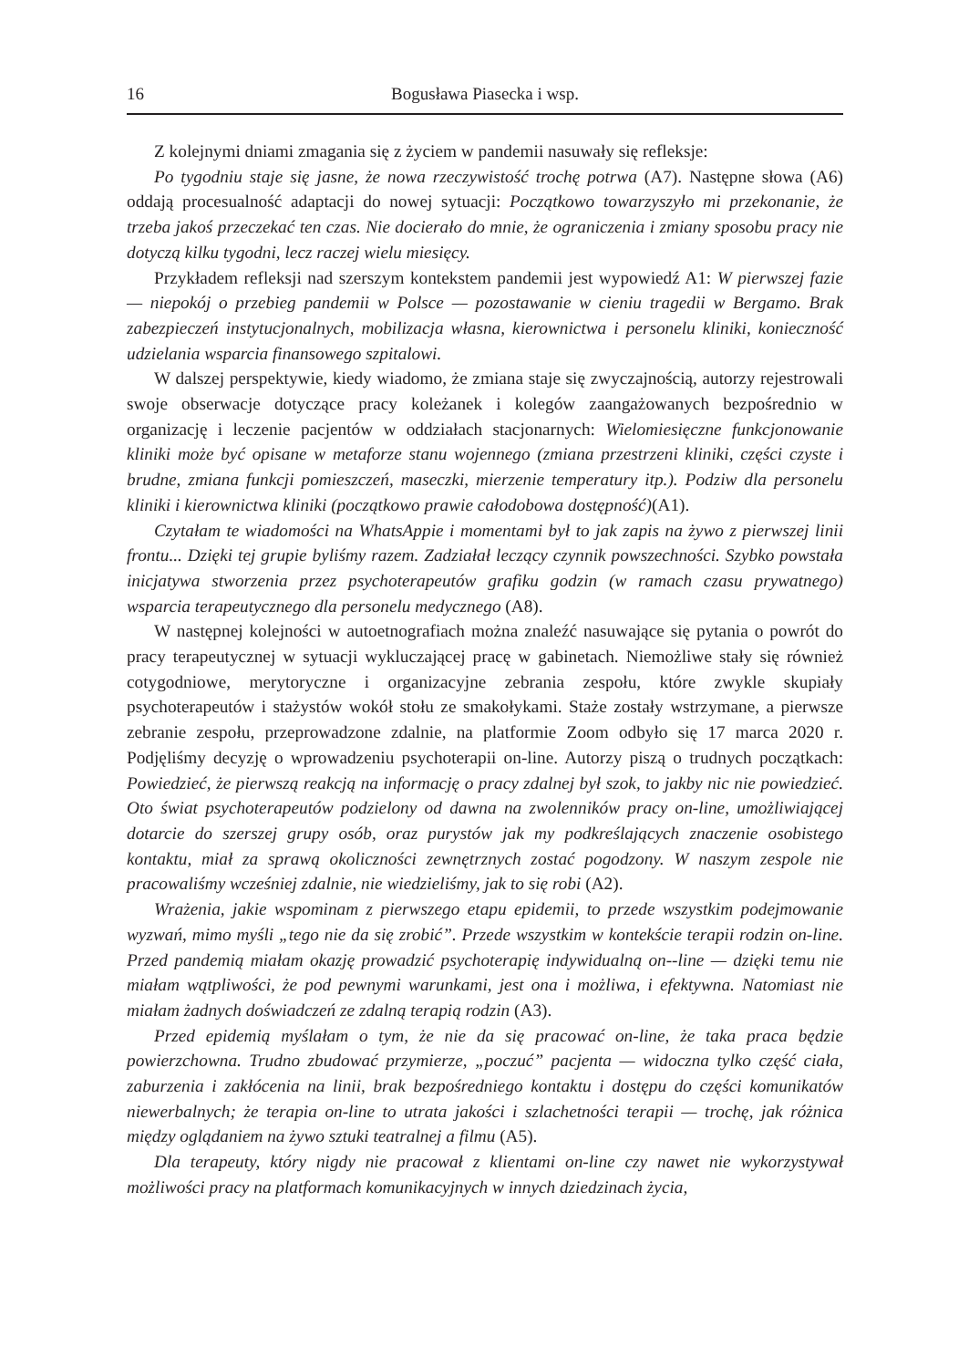16 Bogusława Piasecka i wsp.
Z kolejnymi dniami zmagania się z życiem w pandemii nasuwały się refleksje:
Po tygodniu staje się jasne, że nowa rzeczywistość trochę potrwa (A7). Następne słowa (A6) oddają procesualność adaptacji do nowej sytuacji: Początkowo towarzyszyło mi przekonanie, że trzeba jakoś przeczekać ten czas. Nie docierało do mnie, że ograniczenia i zmiany sposobu pracy nie dotyczą kilku tygodni, lecz raczej wielu miesięcy.
Przykładem refleksji nad szerszym kontekstem pandemii jest wypowiedź A1: W pierwszej fazie — niepokój o przebieg pandemii w Polsce — pozostawanie w cieniu tragedii w Bergamo. Brak zabezpieczeń instytucjonalnych, mobilizacja własna, kierownictwa i personelu kliniki, konieczność udzielania wsparcia finansowego szpitalowi.
W dalszej perspektywie, kiedy wiadomo, że zmiana staje się zwyczajnością, autorzy rejestrowali swoje obserwacje dotyczące pracy koleżanek i kolegów zaangażowanych bezpośrednio w organizację i leczenie pacjentów w oddziałach stacjonarnych: Wielomiesięczne funkcjonowanie kliniki może być opisane w metaforze stanu wojennego (zmiana przestrzeni kliniki, części czyste i brudne, zmiana funkcji pomieszczeń, maseczki, mierzenie temperatury itp.). Podziw dla personelu kliniki i kierownictwa kliniki (początkowo prawie całodobowa dostępność)(A1).
Czytałam te wiadomości na WhatsAppie i momentami był to jak zapis na żywo z pierwszej linii frontu... Dzięki tej grupie byliśmy razem. Zadziałał leczący czynnik powszechności. Szybko powstała inicjatywa stworzenia przez psychoterapeutów grafiku godzin (w ramach czasu prywatnego) wsparcia terapeutycznego dla personelu medycznego (A8).
W następnej kolejności w autoetnografiach można znaleźć nasuwające się pytania o powrót do pracy terapeutycznej w sytuacji wykluczającej pracę w gabinetach. Niemożliwe stały się również cotygodniowe, merytoryczne i organizacyjne zebrania zespołu, które zwykle skupiały psychoterapeutów i stażystów wokół stołu ze smakołykami. Staże zostały wstrzymane, a pierwsze zebranie zespołu, przeprowadzone zdalnie, na platformie Zoom odbyło się 17 marca 2020 r. Podjęliśmy decyzję o wprowadzeniu psychoterapii on-line. Autorzy piszą o trudnych początkach: Powiedzieć, że pierwszą reakcją na informację o pracy zdalnej był szok, to jakby nic nie powiedzieć. Oto świat psychoterapeutów podzielony od dawna na zwolenników pracy on-line, umożliwiającej dotarcie do szerszej grupy osób, oraz purystów jak my podkreślających znaczenie osobistego kontaktu, miał za sprawą okoliczności zewnętrznych zostać pogodzony. W naszym zespole nie pracowaliśmy wcześniej zdalnie, nie wiedzieliśmy, jak to się robi (A2).
Wrażenia, jakie wspominam z pierwszego etapu epidemii, to przede wszystkim podejmowanie wyzwań, mimo myśli „tego nie da się zrobić”. Przede wszystkim w kontekście terapii rodzin on-line. Przed pandemią miałam okazję prowadzić psychoterapię indywidualną on--line — dzięki temu nie miałam wątpliwości, że pod pewnymi warunkami, jest ona i możliwa, i efektywna. Natomiast nie miałam żadnych doświadczeń ze zdalną terapią rodzin (A3).
Przed epidemią myślałam o tym, że nie da się pracować on-line, że taka praca będzie powierzchowna. Trudno zbudować przymierze, „poczuć” pacjenta — widoczna tylko część ciała, zaburzenia i zakłócenia na linii, brak bezpośredniego kontaktu i dostępu do części komunikatów niewerbalnych; że terapia on-line to utrata jakości i szlachetności terapii — trochę, jak różnica między oglądaniem na żywo sztuki teatralnej a filmu (A5).
Dla terapeuty, który nigdy nie pracował z klientami on-line czy nawet nie wykorzystywał możliwości pracy na platformach komunikacyjnych w innych dziedzinach życia,